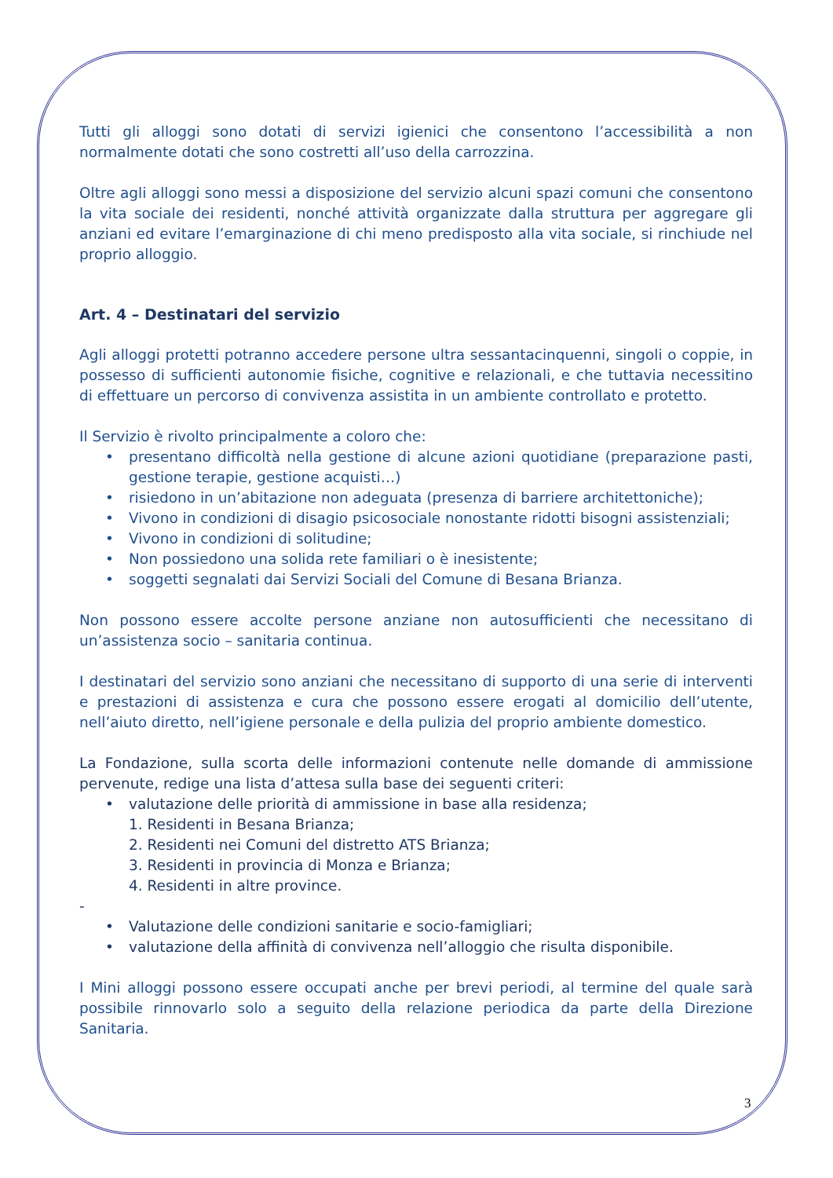Tutti gli alloggi sono dotati di servizi igienici che consentono l’accessibilità a non normalmente dotati che sono costretti all’uso della carrozzina.
Oltre agli alloggi sono messi a disposizione del servizio alcuni spazi comuni che consentono la vita sociale dei residenti, nonché attività organizzate dalla struttura per aggregare gli anziani ed evitare l’emarginazione di chi meno predisposto alla vita sociale, si rinchiude nel proprio alloggio.
Art. 4 – Destinatari del servizio
Agli alloggi protetti potranno accedere persone ultra sessantacinquenni, singoli o coppie, in possesso di sufficienti autonomie fisiche, cognitive e relazionali, e che tuttavia necessitino di effettuare un percorso di convivenza assistita in un ambiente controllato e protetto.
Il Servizio è rivolto principalmente a coloro che:
presentano difficoltà nella gestione di alcune azioni quotidiane (preparazione pasti, gestione terapie, gestione acquisti…)
risiedono in un’abitazione non adeguata (presenza di barriere architettoniche);
Vivono in condizioni di disagio psicosociale nonostante ridotti bisogni assistenziali;
Vivono in condizioni di solitudine;
Non possiedono una solida rete familiari o è inesistente;
soggetti segnalati dai Servizi Sociali del Comune di Besana Brianza.
Non possono essere accolte persone anziane non autosufficienti che necessitano di un’assistenza socio – sanitaria continua.
I destinatari del servizio sono anziani che necessitano di supporto di una serie di interventi e prestazioni di assistenza e cura che possono essere erogati al domicilio dell’utente, nell’aiuto diretto, nell’igiene personale e della pulizia del proprio ambiente domestico.
La Fondazione, sulla scorta delle informazioni contenute nelle domande di ammissione pervenute, redige una lista d’attesa sulla base dei seguenti criteri:
valutazione delle priorità di ammissione in base alla residenza;
1. Residenti in Besana Brianza;
2. Residenti nei Comuni del distretto ATS Brianza;
3. Residenti in provincia di Monza e Brianza;
4. Residenti in altre province.
-
Valutazione delle condizioni sanitarie e socio-famigliari;
valutazione della affinità di convivenza nell’alloggio che risulta disponibile.
I Mini alloggi possono essere occupati anche per brevi periodi, al termine del quale sarà possibile rinnovarlo solo a seguito della relazione periodica da parte della Direzione Sanitaria.
3